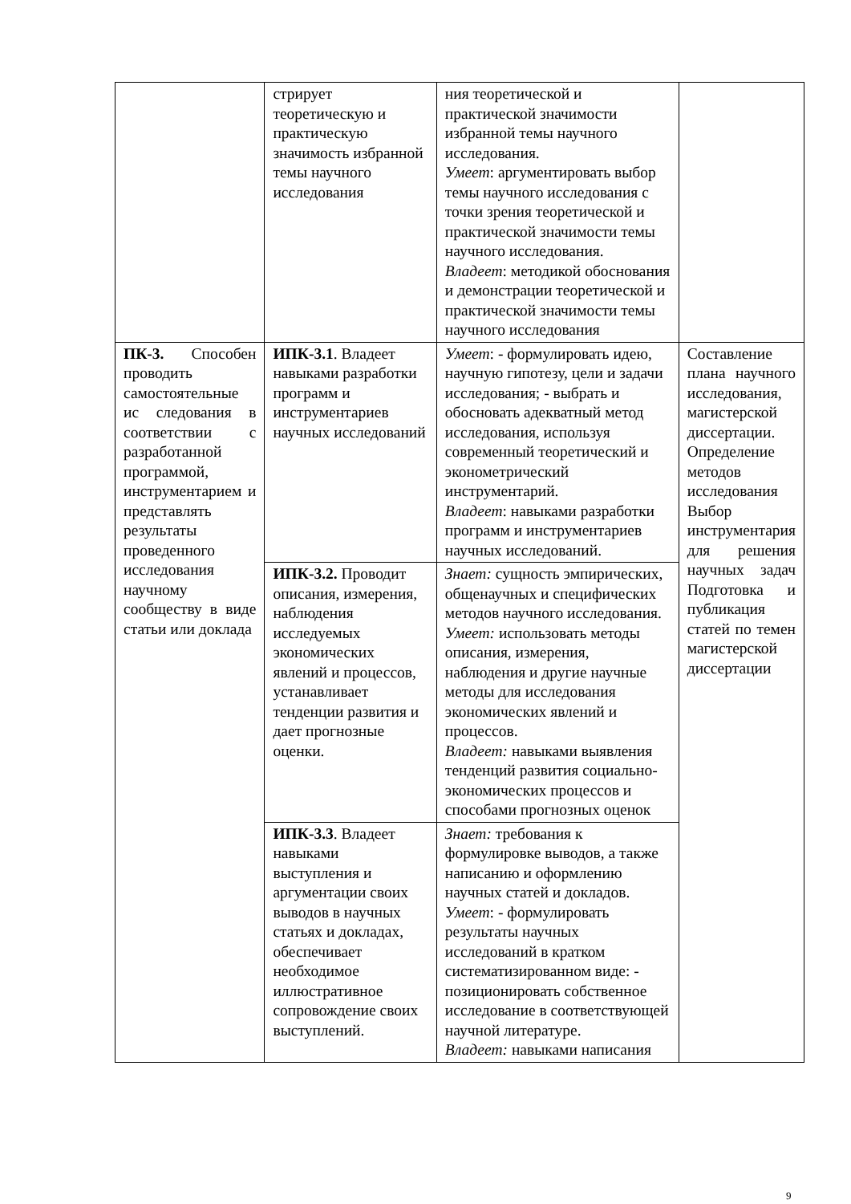| | стрирует теоретическую и практическую значимость избранной темы научного исследования | ния теоретической и практической значимости избранной темы научного исследования. Умеет : аргументировать выбор темы научного исследования с точки зрения теоретической и практической значимости темы научного исследования. Владеет : методикой обоснования и демонстрации теоретической и практической значимости темы научного исследования | |
| ПК-3. Способен проводить самостоятельные ис следования в соответствии с разработанной программой, инструментарием и представлять результаты проведенного исследования научному сообществу в виде статьи или доклада | ИПК-3.1 . Владеет навыками разработки программ и инструментариев научных исследований | Умеет : - формулировать идею, научную гипотезу, цели и задачи исследования; - выбрать и обосновать адекватный метод исследования, используя современный теоретический и эконометрический инструментарий. Владеет : навыками разработки программ и инструментариев научных исследований. | Составление плана научного исследования, магистерской диссертации. Определение методов исследования Выбор инструментария для решения научных задач Подготовка и публикация статей по темен магистерской диссертации |
| | ИПК-3.2. Проводит описания, измерения, наблюдения исследуемых экономических явлений и процессов, устанавливает тенденции развития и дает прогнозные оценки. | Знает: сущность эмпирических, общенаучных и специфических методов научного исследования. Умеет: использовать методы описания, измерения, наблюдения и другие научные методы для исследования экономических явлений и процессов. Владеет: навыками выявления тенденций развития социально-экономических процессов и способами прогнозных оценок | |
| | ИПК-3.3 . Владеет навыками выступления и аргументации своих выводов в научных статьях и докладах, обеспечивает необходимое иллюстративное сопровождение своих выступлений. | Знает: требования к формулировке выводов, а также написанию и оформлению научных статей и докладов. Умеет : - формулировать результаты научных исследований в кратком систематизированном виде: - позиционировать собственное исследование в соответствующей научной литературе. Владеет: навыками написания | |
9